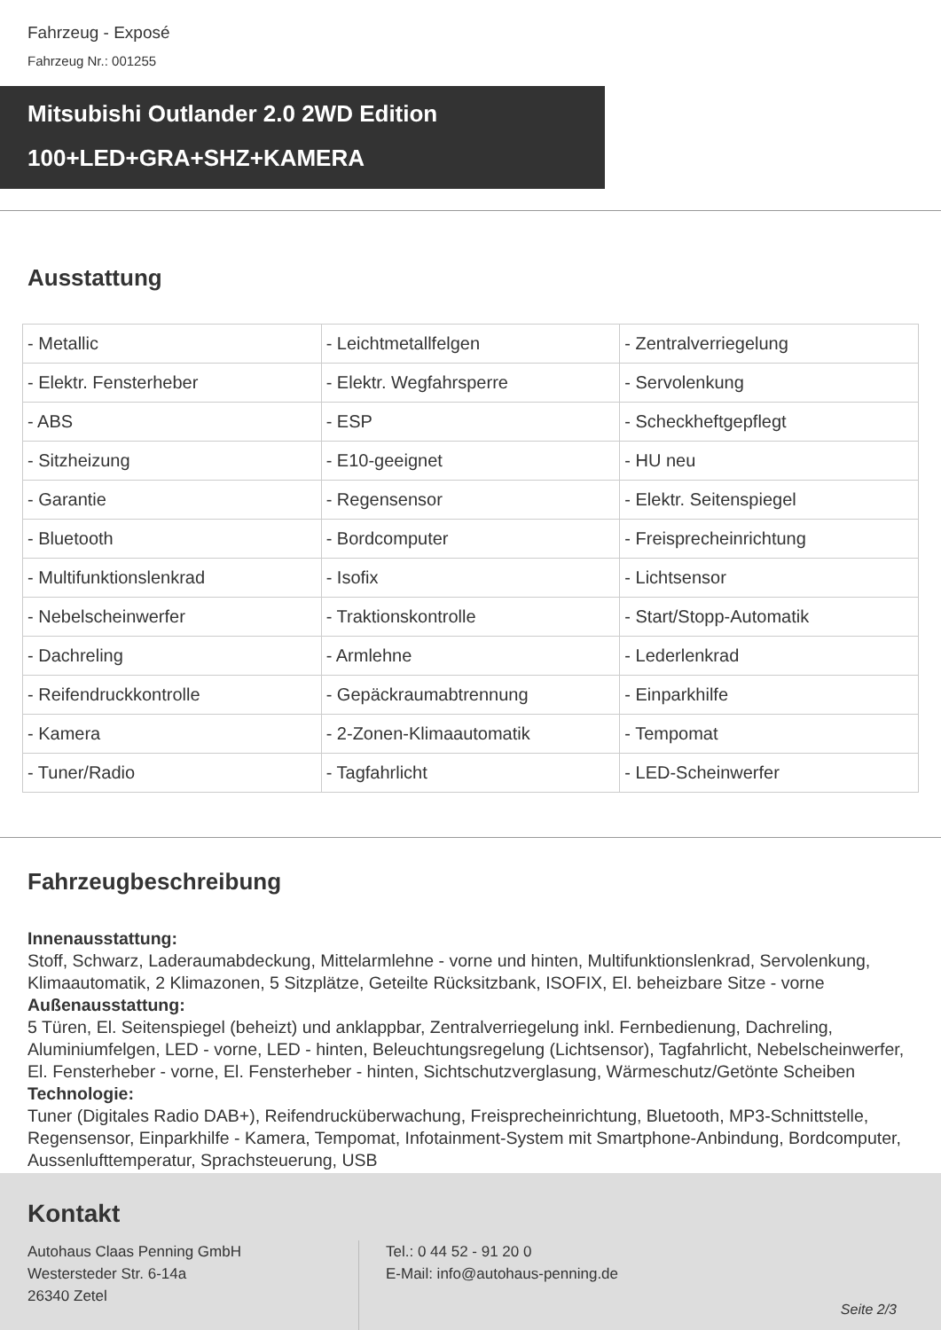Fahrzeug - Exposé
Fahrzeug Nr.: 001255
Mitsubishi Outlander 2.0 2WD Edition
100+LED+GRA+SHZ+KAMERA
Ausstattung
| - Metallic | - Leichtmetallfelgen | - Zentralverriegelung |
| - Elektr. Fensterheber | - Elektr. Wegfahrsperre | - Servolenkung |
| - ABS | - ESP | - Scheckheftgepflegt |
| - Sitzheizung | - E10-geeignet | - HU neu |
| - Garantie | - Regensensor | - Elektr. Seitenspiegel |
| - Bluetooth | - Bordcomputer | - Freisprecheinrichtung |
| - Multifunktionslenkrad | - Isofix | - Lichtsensor |
| - Nebelscheinwerfer | - Traktionskontrolle | - Start/Stopp-Automatik |
| - Dachreling | - Armlehne | - Lederlenkrad |
| - Reifendruckkontrolle | - Gepäckraumabtrennung | - Einparkhilfe |
| - Kamera | - 2-Zonen-Klimaautomatik | - Tempomat |
| - Tuner/Radio | - Tagfahrlicht | - LED-Scheinwerfer |
Fahrzeugbeschreibung
Innenausstattung:
Stoff, Schwarz, Laderaumabdeckung, Mittelarmlehne - vorne und hinten, Multifunktionslenkrad, Servolenkung, Klimaautomatik, 2 Klimazonen, 5 Sitzplätze, Geteilte Rücksitzbank, ISOFIX, El. beheizbare Sitze - vorne
Außenausstattung:
5 Türen, El. Seitenspiegel (beheizt) und anklappbar, Zentralverriegelung inkl. Fernbedienung, Dachreling, Aluminiumfelgen, LED - vorne, LED - hinten, Beleuchtungsregelung (Lichtsensor), Tagfahrlicht, Nebelscheinwerfer, El. Fensterheber - vorne, El. Fensterheber - hinten, Sichtschutzverglasung, Wärmeschutz/Getönte Scheiben
Technologie:
Tuner (Digitales Radio DAB+), Reifendrucküberwachung, Freisprecheinrichtung, Bluetooth, MP3-Schnittstelle, Regensensor, Einparkhilfe - Kamera, Tempomat, Infotainment-System mit Smartphone-Anbindung, Bordcomputer, Aussenlufttemperatur, Sprachsteuerung, USB
Kontakt
Autohaus Claas Penning GmbH
Westersteder Str. 6-14a
26340 Zetel
Tel.: 0 44 52 - 91 20 0
E-Mail: info@autohaus-penning.de
Seite 2/3